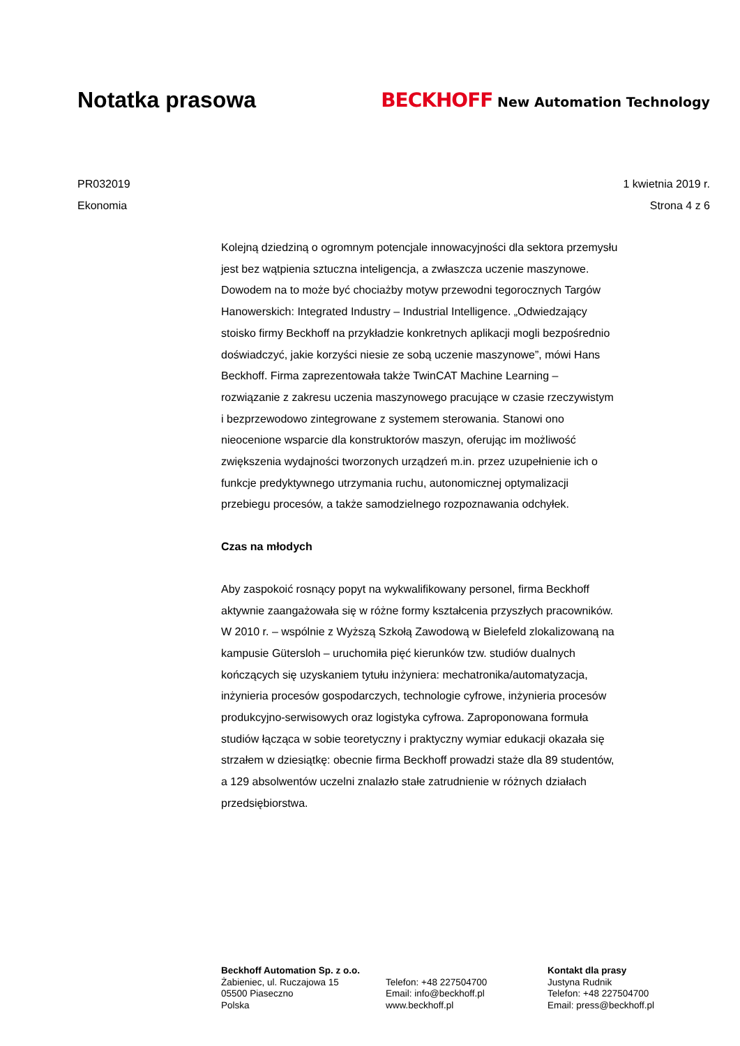Notatka prasowa
BECKHOFF New Automation Technology
PR032019
Ekonomia
1 kwietnia 2019 r.
Strona 4 z 6
Kolejną dziedziną o ogromnym potencjale innowacyjności dla sektora przemysłu jest bez wątpienia sztuczna inteligencja, a zwłaszcza uczenie maszynowe. Dowodem na to może być chociażby motyw przewodni tegorocznych Targów Hanowerskich: Integrated Industry – Industrial Intelligence. „Odwiedzający stoisko firmy Beckhoff na przykładzie konkretnych aplikacji mogli bezpośrednio doświadczyć, jakie korzyści niesie ze sobą uczenie maszynowe”, mówi Hans Beckhoff. Firma zaprezentowała także TwinCAT Machine Learning – rozwiązanie z zakresu uczenia maszynowego pracujące w czasie rzeczywistym i bezprzewodowo zintegrowane z systemem sterowania. Stanowi ono nieocenione wsparcie dla konstruktorów maszyn, oferując im możliwość zwiększenia wydajności tworzonych urządzeń m.in. przez uzupełnienie ich o funkcje predyktywnego utrzymania ruchu, autonomicznej optymalizacji przebiegu procesów, a także samodzielnego rozpoznawania odchyłek.
Czas na młodych
Aby zaspokoić rosnący popyt na wykwalifikowany personel, firma Beckhoff aktywnie zaangażowała się w różne formy kształcenia przyszłych pracowników. W 2010 r. – wspólnie z Wyższą Szkołą Zawodową w Bielefeld zlokalizowaną na kampusie Gütersloh – uruchomiła pięć kierunków tzw. studiów dualnych kończących się uzyskaniem tytułu inżyniera: mechatronika/automatyzacja, inżynieria procesów gospodarczych, technologie cyfrowe, inżynieria procesów produkcyjno-serwisowych oraz logistyka cyfrowa. Zaproponowana formuła studiów łącząca w sobie teoretyczny i praktyczny wymiar edukacji okazała się strzałem w dziesiątkę: obecnie firma Beckhoff prowadzi staże dla 89 studentów, a 129 absolwentów uczelni znalazło stałe zatrudnienie w różnych działach przedsiębiorstwa.
Beckhoff Automation Sp. z o.o.
Żabieniec, ul. Ruczajowa 15
05500 Piaseczno
Polska
Telefon: +48 227504700
Email: info@beckhoff.pl
www.beckhoff.pl
Kontakt dla prasy
Justyna Rudnik
Telefon: +48 227504700
Email: press@beckhoff.pl